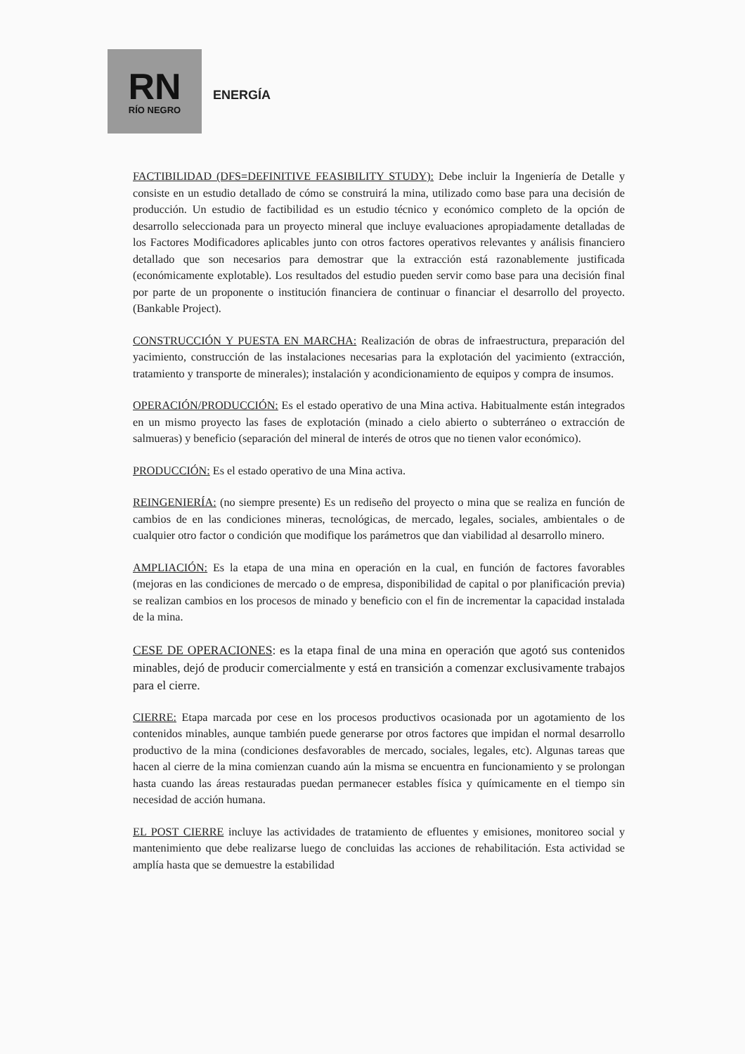RN
RÍO NEGRO
ENERGÍA
FACTIBILIDAD (DFS=DEFINITIVE FEASIBILITY STUDY): Debe incluir la Ingeniería de Detalle y consiste en un estudio detallado de cómo se construirá la mina, utilizado como base para una decisión de producción. Un estudio de factibilidad es un estudio técnico y económico completo de la opción de desarrollo seleccionada para un proyecto mineral que incluye evaluaciones apropiadamente detalladas de los Factores Modificadores aplicables junto con otros factores operativos relevantes y análisis financiero detallado que son necesarios para demostrar que la extracción está razonablemente justificada (económicamente explotable). Los resultados del estudio pueden servir como base para una decisión final por parte de un proponente o institución financiera de continuar o financiar el desarrollo del proyecto. (Bankable Project).
CONSTRUCCIÓN Y PUESTA EN MARCHA: Realización de obras de infraestructura, preparación del yacimiento, construcción de las instalaciones necesarias para la explotación del yacimiento (extracción, tratamiento y transporte de minerales); instalación y acondicionamiento de equipos y compra de insumos.
OPERACIÓN/PRODUCCIÓN: Es el estado operativo de una Mina activa. Habitualmente están integrados en un mismo proyecto las fases de explotación (minado a cielo abierto o subterráneo o extracción de salmueras) y beneficio (separación del mineral de interés de otros que no tienen valor económico).
PRODUCCIÓN: Es el estado operativo de una Mina activa.
REINGENIERÍA: (no siempre presente) Es un rediseño del proyecto o mina que se realiza en función de cambios de en las condiciones mineras, tecnológicas, de mercado, legales, sociales, ambientales o de cualquier otro factor o condición que modifique los parámetros que dan viabilidad al desarrollo minero.
AMPLIACIÓN: Es la etapa de una mina en operación en la cual, en función de factores favorables (mejoras en las condiciones de mercado o de empresa, disponibilidad de capital o por planificación previa) se realizan cambios en los procesos de minado y beneficio con el fin de incrementar la capacidad instalada de la mina.
CESE DE OPERACIONES: es la etapa final de una mina en operación que agotó sus contenidos minables, dejó de producir comercialmente y está en transición a comenzar exclusivamente trabajos para el cierre.
CIERRE: Etapa marcada por cese en los procesos productivos ocasionada por un agotamiento de los contenidos minables, aunque también puede generarse por otros factores que impidan el normal desarrollo productivo de la mina (condiciones desfavorables de mercado, sociales, legales, etc). Algunas tareas que hacen al cierre de la mina comienzan cuando aún la misma se encuentra en funcionamiento y se prolongan hasta cuando las áreas restauradas puedan permanecer estables física y químicamente en el tiempo sin necesidad de acción humana.
EL POST CIERRE incluye las actividades de tratamiento de efluentes y emisiones, monitoreo social y mantenimiento que debe realizarse luego de concluidas las acciones de rehabilitación. Esta actividad se amplía hasta que se demuestre la estabilidad